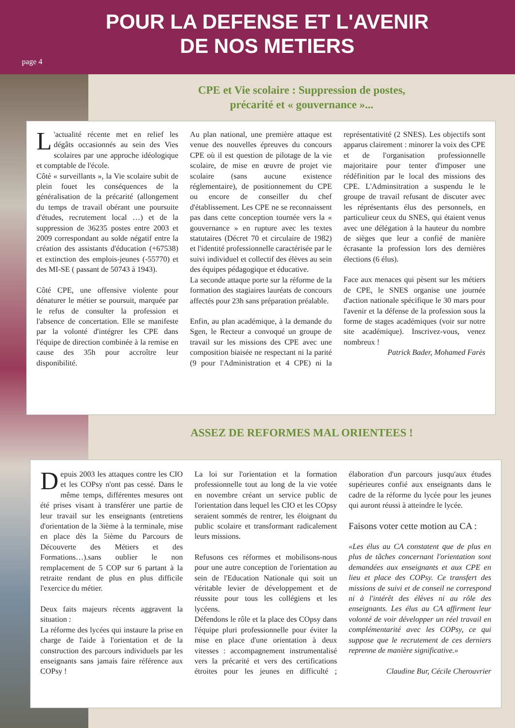POUR LA DEFENSE ET L'AVENIR
DE NOS METIERS
page 4
CPE et Vie scolaire : Suppression de postes,
précarité et « gouvernance »...
L 'actualité récente met en relief les dégâts occasionnés au sein des Vies scolaires par une approche idéologique et comptable de l'école.
Côté « surveillants », la Vie scolaire subit de plein fouet les conséquences de la généralisation de la précarité (allongement du temps de travail obérant une poursuite d'études, recrutement local …) et de la suppression de 36235 postes entre 2003 et 2009 correspondant au solde négatif entre la création des assistants d'éducation (+67538) et extinction des emplois-jeunes (-55770) et des MI-SE ( passant de 50743 à 1943).
Côté CPE, une offensive violente pour dénaturer le métier se poursuit, marquée par le refus de consulter la profession et l'absence de concertation. Elle se manifeste par la volonté d'intégrer les CPE dans l'équipe de direction combinée à la remise en cause des 35h pour accroître leur disponibilité.
Au plan national, une première attaque est venue des nouvelles épreuves du concours CPE où il est question de pilotage de la vie scolaire, de mise en œuvre de projet vie scolaire (sans aucune existence réglementaire), de positionnement du CPE ou encore de conseiller du chef d'établissement. Les CPE ne se reconnaissent pas dans cette conception tournée vers la « gouvernance » en rupture avec les textes statutaires (Décret 70 et circulaire de 1982) et l'identité professionnelle caractérisée par le suivi individuel et collectif des élèves au sein des équipes pédagogique et éducative.
La seconde attaque porte sur la réforme de la formation des stagiaires lauréats de concours affectés pour 23h sans préparation préalable.
Enfin, au plan académique, à la demande du Sgen, le Recteur a convoqué un groupe de travail sur les missions des CPE avec une composition biaisée ne respectant ni la parité (9 pour l'Administration et 4 CPE) ni la représentativité (2 SNES). Les objectifs sont apparus clairement : minorer la voix des CPE et de l'organisation professionnelle majoritaire pour tenter d'imposer une rédéfinition par le local des missions des CPE. L'Adminsitration a suspendu le le groupe de travail refusant de discuter avec les réprésentants élus des personnels, en particulieur ceux du SNES, qui étaient venus avec une délégation à la hauteur du nombre de sièges que leur a confié de manière écrasante la profession lors des dernières élections (6 élus).
Face aux menaces qui pèsent sur les métiers de CPE, le SNES organise une journée d'action nationale spécifique le 30 mars pour l'avenir et la défense de la profession sous la forme de stages académiques (voir sur notre site académique). Inscrivez-vous, venez nombreux !
Patrick Bader, Mohamed Farès
ASSEZ DE REFORMES MAL ORIENTEES !
Depuis 2003 les attaques contre les CIO et les COPsy n'ont pas cessé. Dans le même temps, différentes mesures ont été prises visant à transférer une partie de leur travail sur les enseignants (entretiens d'orientation de la 3ième à la terminale, mise en place dès la 5ième du Parcours de Découverte des Métiers et des Formations…).sans oublier le non remplacement de 5 COP sur 6 partant à la retraite rendant de plus en plus difficile l'exercice du métier.
Deux faits majeurs récents aggravent la situation :
La réforme des lycées qui instaure la prise en charge de l'aide à l'orientation et de la construction des parcours individuels par les enseignants sans jamais faire référence aux COPsy !
La loi sur l'orientation et la formation professionnelle tout au long de la vie votée en novembre créant un service public de l'orientation dans lequel les CIO et les COpsy seraient sommés de rentrer, les éloignant du public scolaire et transformant radicalement leurs missions.
Refusons ces réformes et mobilisons-nous pour une autre conception de l'orientation au sein de l'Education Nationale qui soit un véritable levier de développement et de réussite pour tous les collégiens et les lycéens.
Défendons le rôle et la place des COpsy dans l'équipe pluri professionnelle pour éviter la mise en place d'une orientation à deux vitesses : accompagnement instrumentalisé vers la précarité et vers des certifications étroites pour les jeunes en difficulté ; élaboration d'un parcours jusqu'aux études supérieures confié aux enseignants dans le cadre de la réforme du lycée pour les jeunes qui auront réussi à atteindre le lycée.
Faisons voter cette motion au CA :
«Les élus au CA constatent que de plus en plus de tâches concernant l'orientation sont demandées aux enseignants et aux CPE en lieu et place des COPsy. Ce transfert des missions de suivi et de conseil ne correspond ni à l'intérêt des élèves ni au rôle des enseignants. Les élus au CA affirment leur volonté de voir développer un réel travail en complémentarité avec les COPsy, ce qui suppose que le recrutement de ces derniers reprenne de manière significative.»
Claudine Bur, Cécile Cherouvrier